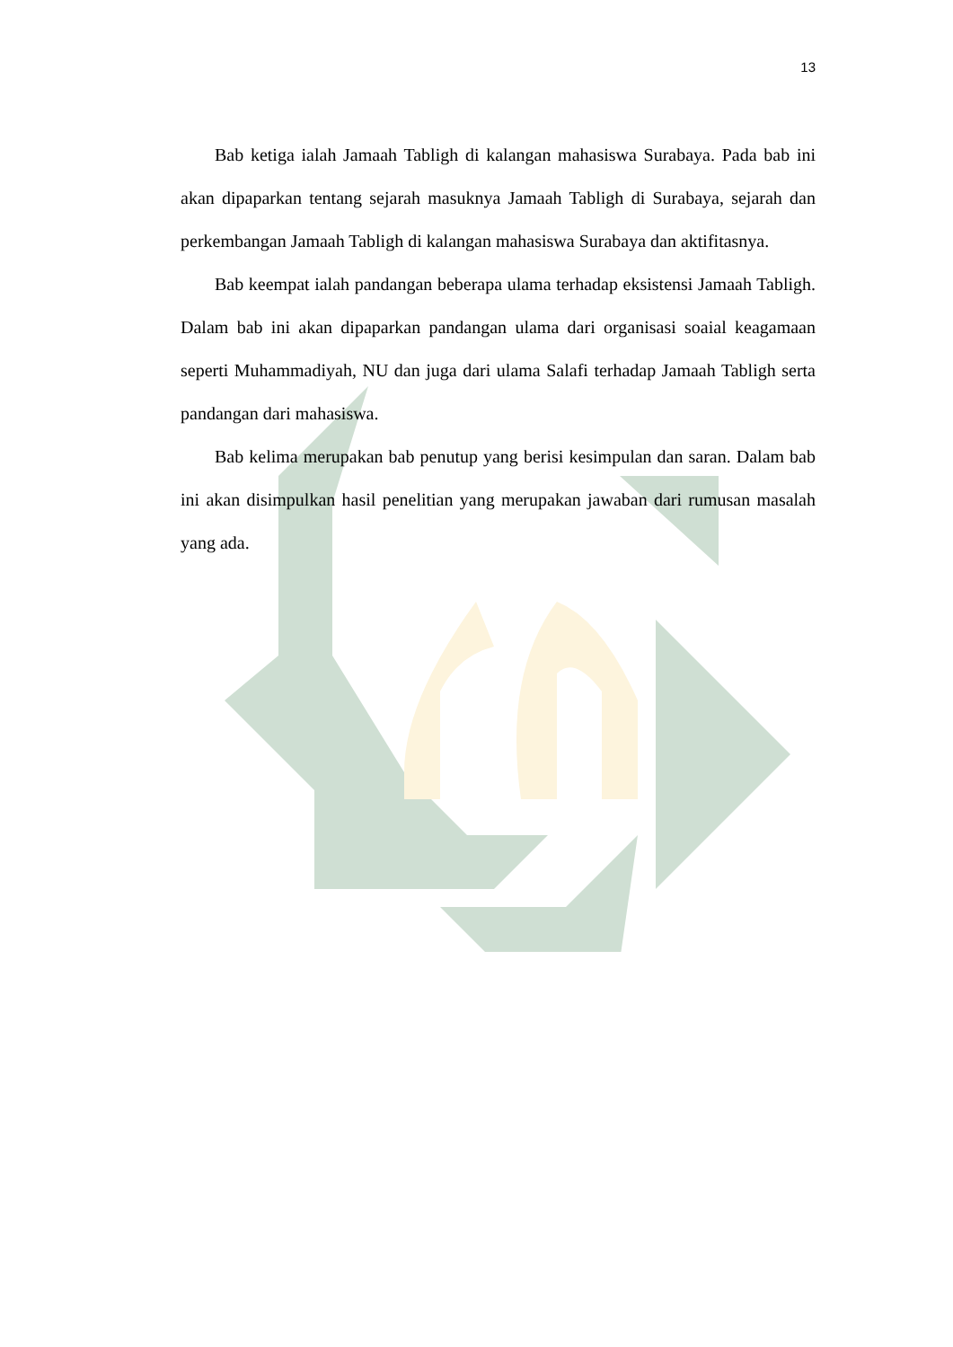13
Bab ketiga ialah Jamaah Tabligh di kalangan mahasiswa Surabaya. Pada bab ini akan dipaparkan tentang sejarah masuknya Jamaah Tabligh di Surabaya, sejarah dan perkembangan Jamaah Tabligh di kalangan mahasiswa Surabaya dan aktifitasnya.
Bab keempat ialah pandangan beberapa ulama terhadap eksistensi Jamaah Tabligh. Dalam bab ini akan dipaparkan pandangan ulama dari organisasi soaial keagamaan seperti Muhammadiyah, NU dan juga dari ulama Salafi terhadap Jamaah Tabligh serta pandangan dari mahasiswa.
Bab kelima merupakan bab penutup yang berisi kesimpulan dan saran. Dalam bab ini akan disimpulkan hasil penelitian yang merupakan jawaban dari rumusan masalah yang ada.